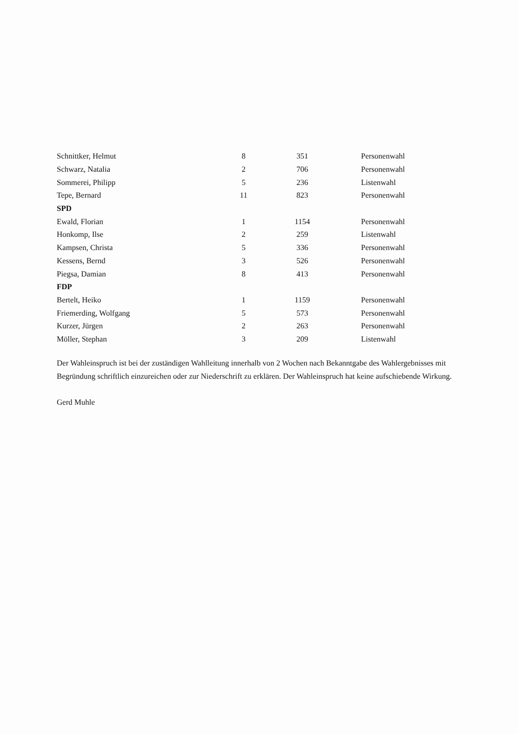| Schnittker, Helmut | 8 | 351 | Personenwahl |
| Schwarz, Natalia | 2 | 706 | Personenwahl |
| Sommerei, Philipp | 5 | 236 | Listenwahl |
| Tepe, Bernard | 11 | 823 | Personenwahl |
| SPD | | | |
| Ewald, Florian | 1 | 1154 | Personenwahl |
| Honkomp, Ilse | 2 | 259 | Listenwahl |
| Kampsen, Christa | 5 | 336 | Personenwahl |
| Kessens, Bernd | 3 | 526 | Personenwahl |
| Piegsa, Damian | 8 | 413 | Personenwahl |
| FDP | | | |
| Bertelt, Heiko | 1 | 1159 | Personenwahl |
| Friemerding, Wolfgang | 5 | 573 | Personenwahl |
| Kurzer, Jürgen | 2 | 263 | Personenwahl |
| Möller, Stephan | 3 | 209 | Listenwahl |
Der Wahleinspruch ist bei der zuständigen Wahlleitung innerhalb von 2 Wochen nach Bekanntgabe des Wahlergebnisses mit Begründung schriftlich einzureichen oder zur Niederschrift zu erklären. Der Wahleinspruch hat keine aufschiebende Wirkung.
Gerd Muhle